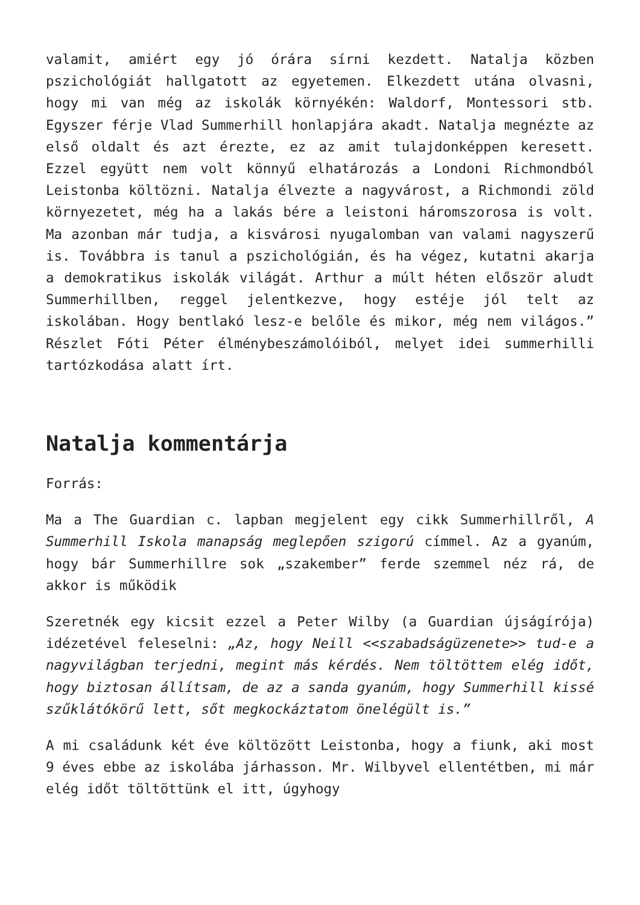valamit, amiért egy jó órára sírni kezdett. Natalja közben pszichológiát hallgatott az egyetemen. Elkezdett utána olvasni, hogy mi van még az iskolák környékén: Waldorf, Montessori stb. Egyszer férje Vlad Summerhill honlapjára akadt. Natalja megnézte az első oldalt és azt érezte, ez az amit tulajdonképpen keresett. Ezzel együtt nem volt könnyű elhatározás a Londoni Richmondból Leistonba költözni. Natalja élvezte a nagyvárost, a Richmondi zöld környezetet, még ha a lakás bére a leistoni háromszorosa is volt. Ma azonban már tudja, a kisvárosi nyugalomban van valami nagyszerű is. Továbbra is tanul a pszichológián, és ha végez, kutatni akarja a demokratikus iskolák világát. Arthur a múlt héten először aludt Summerhillben, reggel jelentkezve, hogy estéje jól telt az iskolában. Hogy bentlakó lesz-e belőle és mikor, még nem világos.” Részlet Fóti Péter élménybeszámolóiból, melyet idei summerhilli tartózkodása alatt írt.
Natalja kommentárja
Forrás:
Ma a The Guardian c. lapban megjelent egy cikk Summerhillről, A Summerhill Iskola manapság meglepően szigorú címmel. Az a gyanúm, hogy bár Summerhillre sok „szakember” ferde szemmel néz rá, de akkor is működik
Szeretnék egy kicsit ezzel a Peter Wilby (a Guardian újságírója) idézetével feleselni: „Az, hogy Neill <<szabadságüzenete>> tud-e a nagyvilágban terjedni, megint más kérdés. Nem töltöttem elég időt, hogy biztosan állítsam, de az a sanda gyanúm, hogy Summerhill kissé szűklátókörű lett, sőt megkockáztatom önelégült is.”
A mi családunk két éve költözött Leistonba, hogy a fiunk, aki most 9 éves ebbe az iskolába járhasson. Mr. Wilbyvel ellentétben, mi már elég időt töltöttünk el itt, úgyhogy